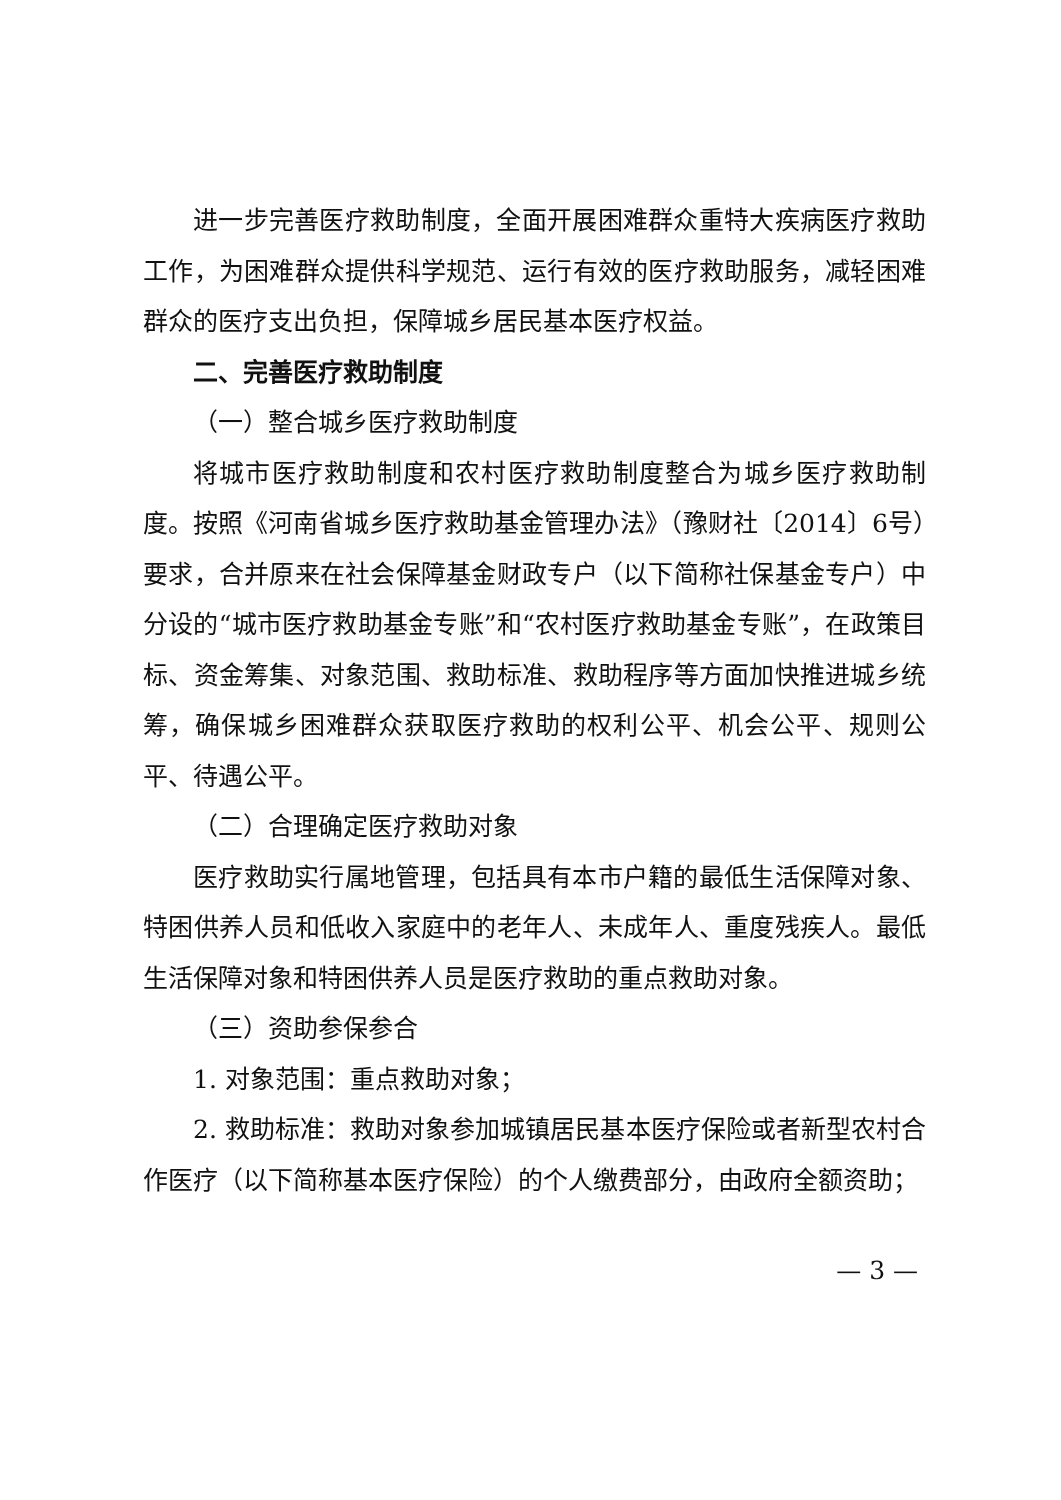进一步完善医疗救助制度，全面开展困难群众重特大疾病医疗救助工作，为困难群众提供科学规范、运行有效的医疗救助服务，减轻困难群众的医疗支出负担，保障城乡居民基本医疗权益。
二、完善医疗救助制度
（一）整合城乡医疗救助制度
将城市医疗救助制度和农村医疗救助制度整合为城乡医疗救助制度。按照《河南省城乡医疗救助基金管理办法》（豫财社〔2014〕6号）要求，合并原来在社会保障基金财政专户（以下简称社保基金专户）中分设的“城市医疗救助基金专账”和“农村医疗救助基金专账”，在政策目标、资金筹集、对象范围、救助标准、救助程序等方面加快推进城乡统筹，确保城乡困难群众获取医疗救助的权利公平、机会公平、规则公平、待遇公平。
（二）合理确定医疗救助对象
医疗救助实行属地管理，包括具有本市户籍的最低生活保障对象、特困供养人员和低收入家庭中的老年人、未成年人、重度残疾人。最低生活保障对象和特困供养人员是医疗救助的重点救助对象。
（三）资助参保参合
1. 对象范围：重点救助对象；
2. 救助标准：救助对象参加城镇居民基本医疗保险或者新型农村合作医疗（以下简称基本医疗保险）的个人缴费部分，由政府全额资助；
— 3 —